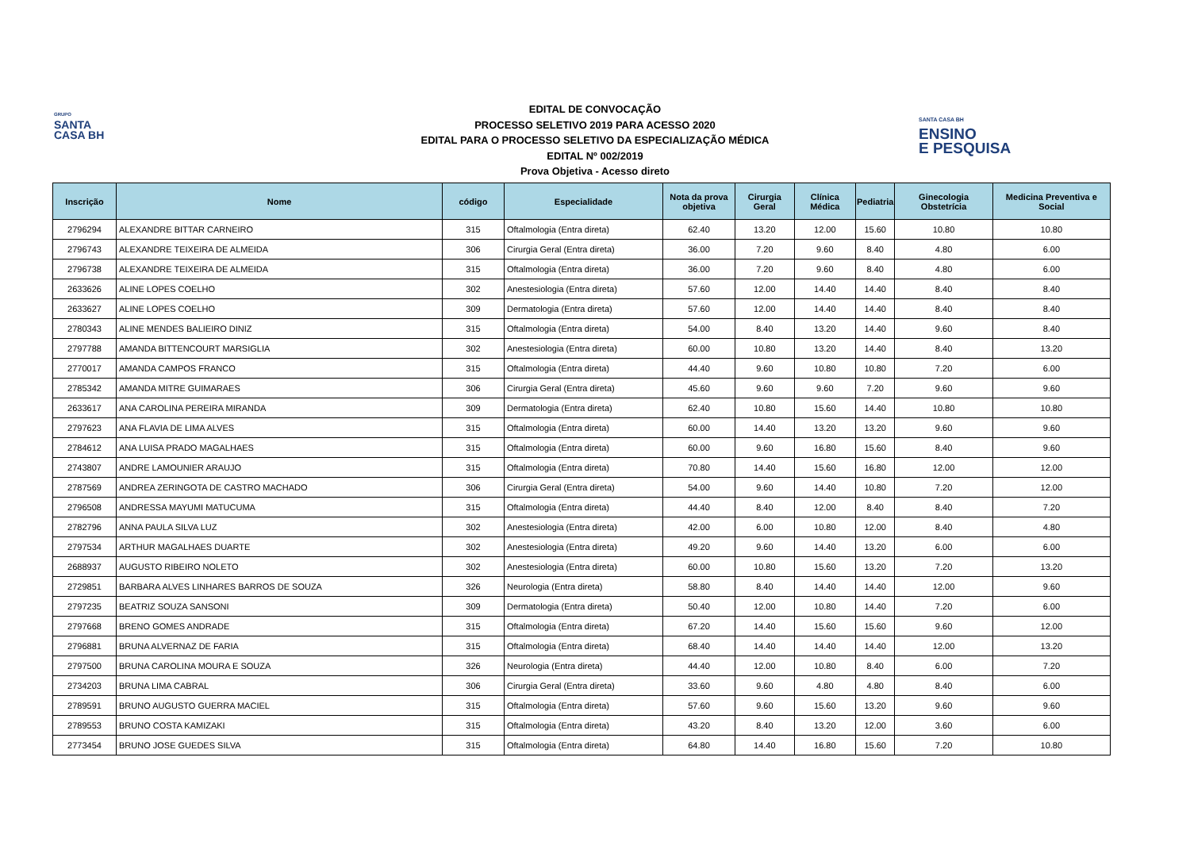GRUPO
SANTA
CASA BH
EDITAL DE CONVOCAÇÃO
PROCESSO SELETIVO 2019 PARA ACESSO 2020
EDITAL PARA O PROCESSO SELETIVO DA ESPECIALIZAÇÃO MÉDICA
EDITAL Nº 002/2019
Prova Objetiva - Acesso direto
SANTA CASA BH
ENSINO
E PESQUISA
| Inscrição | Nome | código | Especialidade | Nota da prova objetiva | Cirurgia Geral | Clínica Médica | Pediatria | Ginecologia Obstetrícia | Medicina Preventiva e Social |
| --- | --- | --- | --- | --- | --- | --- | --- | --- | --- |
| 2796294 | ALEXANDRE BITTAR CARNEIRO | 315 | Oftalmologia (Entra direta) | 62.40 | 13.20 | 12.00 | 15.60 | 10.80 | 10.80 |
| 2796743 | ALEXANDRE TEIXEIRA DE ALMEIDA | 306 | Cirurgia Geral (Entra direta) | 36.00 | 7.20 | 9.60 | 8.40 | 4.80 | 6.00 |
| 2796738 | ALEXANDRE TEIXEIRA DE ALMEIDA | 315 | Oftalmologia (Entra direta) | 36.00 | 7.20 | 9.60 | 8.40 | 4.80 | 6.00 |
| 2633626 | ALINE LOPES COELHO | 302 | Anestesiologia (Entra direta) | 57.60 | 12.00 | 14.40 | 14.40 | 8.40 | 8.40 |
| 2633627 | ALINE LOPES COELHO | 309 | Dermatologia (Entra direta) | 57.60 | 12.00 | 14.40 | 14.40 | 8.40 | 8.40 |
| 2780343 | ALINE MENDES BALIEIRO DINIZ | 315 | Oftalmologia (Entra direta) | 54.00 | 8.40 | 13.20 | 14.40 | 9.60 | 8.40 |
| 2797788 | AMANDA BITTENCOURT MARSIGLIA | 302 | Anestesiologia (Entra direta) | 60.00 | 10.80 | 13.20 | 14.40 | 8.40 | 13.20 |
| 2770017 | AMANDA CAMPOS FRANCO | 315 | Oftalmologia (Entra direta) | 44.40 | 9.60 | 10.80 | 10.80 | 7.20 | 6.00 |
| 2785342 | AMANDA MITRE GUIMARAES | 306 | Cirurgia Geral (Entra direta) | 45.60 | 9.60 | 9.60 | 7.20 | 9.60 | 9.60 |
| 2633617 | ANA CAROLINA PEREIRA MIRANDA | 309 | Dermatologia (Entra direta) | 62.40 | 10.80 | 15.60 | 14.40 | 10.80 | 10.80 |
| 2797623 | ANA FLAVIA DE LIMA ALVES | 315 | Oftalmologia (Entra direta) | 60.00 | 14.40 | 13.20 | 13.20 | 9.60 | 9.60 |
| 2784612 | ANA LUISA PRADO MAGALHAES | 315 | Oftalmologia (Entra direta) | 60.00 | 9.60 | 16.80 | 15.60 | 8.40 | 9.60 |
| 2743807 | ANDRE LAMOUNIER ARAUJO | 315 | Oftalmologia (Entra direta) | 70.80 | 14.40 | 15.60 | 16.80 | 12.00 | 12.00 |
| 2787569 | ANDREA ZERINGOTA DE CASTRO MACHADO | 306 | Cirurgia Geral (Entra direta) | 54.00 | 9.60 | 14.40 | 10.80 | 7.20 | 12.00 |
| 2796508 | ANDRESSA MAYUMI MATUCUMA | 315 | Oftalmologia (Entra direta) | 44.40 | 8.40 | 12.00 | 8.40 | 8.40 | 7.20 |
| 2782796 | ANNA PAULA SILVA LUZ | 302 | Anestesiologia (Entra direta) | 42.00 | 6.00 | 10.80 | 12.00 | 8.40 | 4.80 |
| 2797534 | ARTHUR MAGALHAES DUARTE | 302 | Anestesiologia (Entra direta) | 49.20 | 9.60 | 14.40 | 13.20 | 6.00 | 6.00 |
| 2688937 | AUGUSTO RIBEIRO NOLETO | 302 | Anestesiologia (Entra direta) | 60.00 | 10.80 | 15.60 | 13.20 | 7.20 | 13.20 |
| 2729851 | BARBARA ALVES LINHARES BARROS DE SOUZA | 326 | Neurologia (Entra direta) | 58.80 | 8.40 | 14.40 | 14.40 | 12.00 | 9.60 |
| 2797235 | BEATRIZ SOUZA SANSONI | 309 | Dermatologia (Entra direta) | 50.40 | 12.00 | 10.80 | 14.40 | 7.20 | 6.00 |
| 2797668 | BRENO GOMES ANDRADE | 315 | Oftalmologia (Entra direta) | 67.20 | 14.40 | 15.60 | 15.60 | 9.60 | 12.00 |
| 2796881 | BRUNA ALVERNAZ DE FARIA | 315 | Oftalmologia (Entra direta) | 68.40 | 14.40 | 14.40 | 14.40 | 12.00 | 13.20 |
| 2797500 | BRUNA CAROLINA MOURA E SOUZA | 326 | Neurologia (Entra direta) | 44.40 | 12.00 | 10.80 | 8.40 | 6.00 | 7.20 |
| 2734203 | BRUNA LIMA CABRAL | 306 | Cirurgia Geral (Entra direta) | 33.60 | 9.60 | 4.80 | 4.80 | 8.40 | 6.00 |
| 2789591 | BRUNO AUGUSTO GUERRA MACIEL | 315 | Oftalmologia (Entra direta) | 57.60 | 9.60 | 15.60 | 13.20 | 9.60 | 9.60 |
| 2789553 | BRUNO COSTA KAMIZAKI | 315 | Oftalmologia (Entra direta) | 43.20 | 8.40 | 13.20 | 12.00 | 3.60 | 6.00 |
| 2773454 | BRUNO JOSE GUEDES SILVA | 315 | Oftalmologia (Entra direta) | 64.80 | 14.40 | 16.80 | 15.60 | 7.20 | 10.80 |